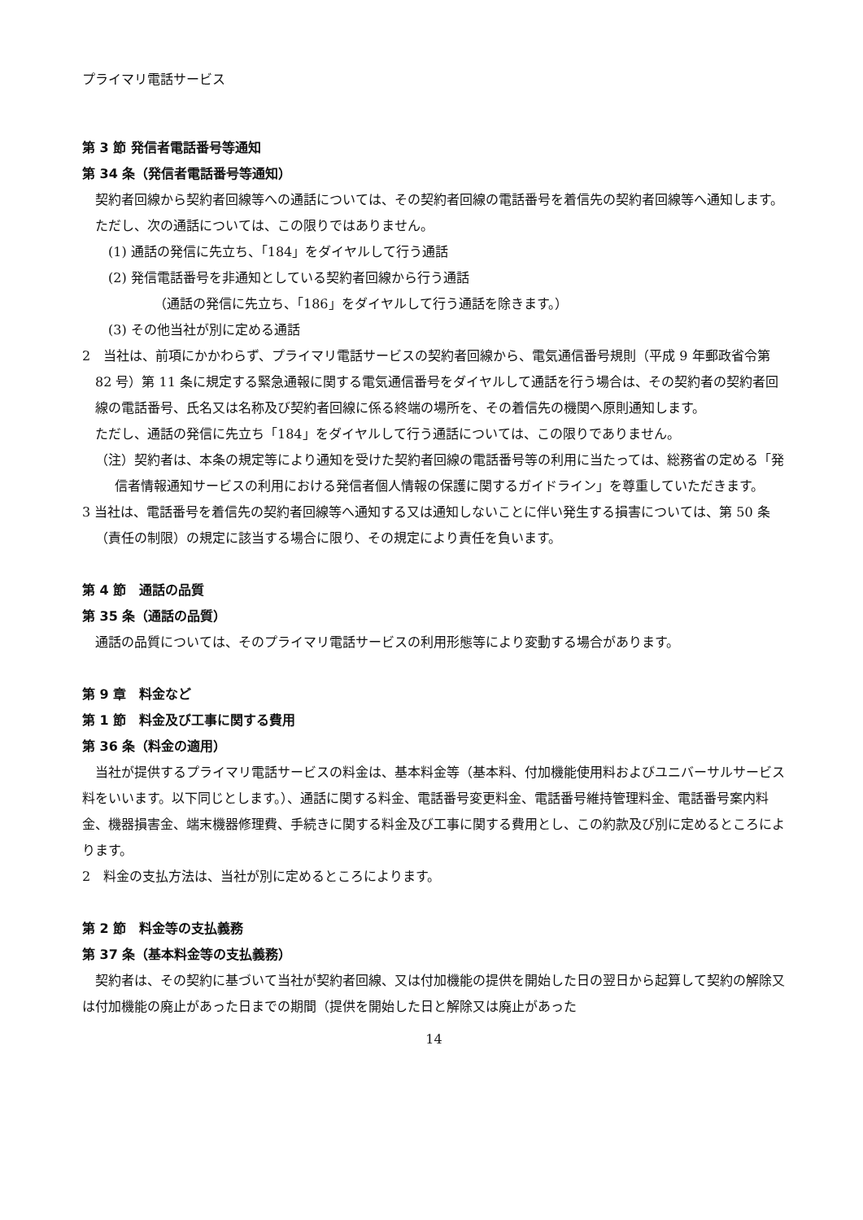プライマリ電話サービス
第 3 節 発信者電話番号等通知
第 34 条（発信者電話番号等通知）
契約者回線から契約者回線等への通話については、その契約者回線の電話番号を着信先の契約者回線等へ通知します。
ただし、次の通話については、この限りではありません。
(1) 通話の発信に先立ち、「184」をダイヤルして行う通話
(2) 発信電話番号を非通知としている契約者回線から行う通話
（通話の発信に先立ち、「186」をダイヤルして行う通話を除きます。）
(3) その他当社が別に定める通話
2　当社は、前項にかかわらず、プライマリ電話サービスの契約者回線から、電気通信番号規則（平成 9 年郵政省令第 82 号）第 11 条に規定する緊急通報に関する電気通信番号をダイヤルして通話を行う場合は、その契約者の契約者回線の電話番号、氏名又は名称及び契約者回線に係る終端の場所を、その着信先の機関へ原則通知します。
ただし、通話の発信に先立ち「184」をダイヤルして行う通話については、この限りでありません。
（注）契約者は、本条の規定等により通知を受けた契約者回線の電話番号等の利用に当たっては、総務省の定める「発信者情報通知サービスの利用における発信者個人情報の保護に関するガイドライン」を尊重していただきます。
3 当社は、電話番号を着信先の契約者回線等へ通知する又は通知しないことに伴い発生する損害については、第 50 条（責任の制限）の規定に該当する場合に限り、その規定により責任を負います。
第 4 節　通話の品質
第 35 条（通話の品質）
通話の品質については、そのプライマリ電話サービスの利用形態等により変動する場合があります。
第 9 章　料金など
第 1 節　料金及び工事に関する費用
第 36 条（料金の適用）
当社が提供するプライマリ電話サービスの料金は、基本料金等（基本料、付加機能使用料およびユニバーサルサービス料をいいます。以下同じとします。）、通話に関する料金、電話番号変更料金、電話番号維持管理料金、電話番号案内料金、機器損害金、端末機器修理費、手続きに関する料金及び工事に関する費用とし、この約款及び別に定めるところによります。
2　料金の支払方法は、当社が別に定めるところによります。
第 2 節　料金等の支払義務
第 37 条（基本料金等の支払義務）
契約者は、その契約に基づいて当社が契約者回線、又は付加機能の提供を開始した日の翌日から起算して契約の解除又は付加機能の廃止があった日までの期間（提供を開始した日と解除又は廃止があった
14